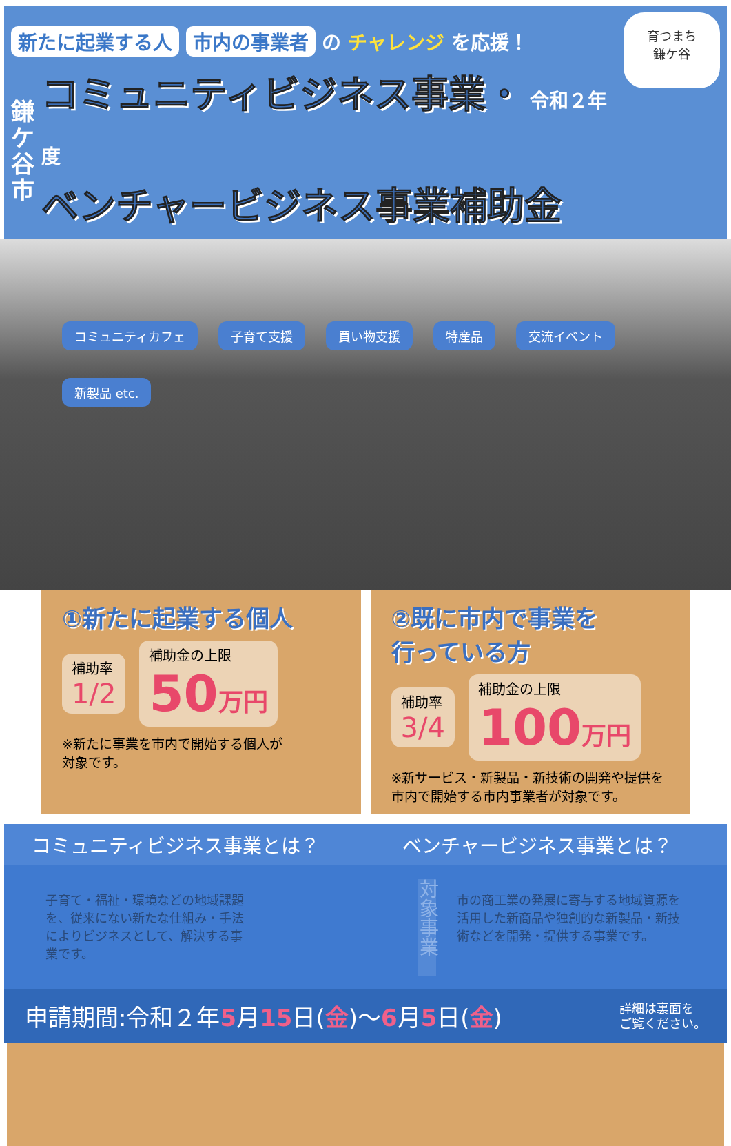育つまち
鎌ケ谷
新たに起業する人 市内の事業者 の チャレンジ を応援！
鎌ケ谷市
コミュニティビジネス事業・ 令和２年度
ベンチャービジネス事業補助金
コミュニティカフェ 子育て支援 買い物支援 特産品 交流イベント 新製品 etc.
①新たに起業する個人
補助率
1/2
補助金の上限
50万円
※新たに事業を市内で開始する個人が
対象です。
②既に市内で事業を
行っている方
補助率
3/4
補助金の上限
100万円
※新サービス・新製品・新技術の開発や提供を
市内で開始する市内事業者が対象です。
コミュニティビジネス事業とは？ ベンチャービジネス事業とは？
子育て・福祉・環境などの地域課題を、従来にない新たな仕組み・手法によりビジネスとして、解決する事業です。
対象事業
市の商工業の発展に寄与する地域資源を活用した新商品や独創的な新製品・新技術などを開発・提供する事業です。
申請期間:令和２年5月15日(金)～6月5日(金) 詳細は裏面を
ご覧ください。